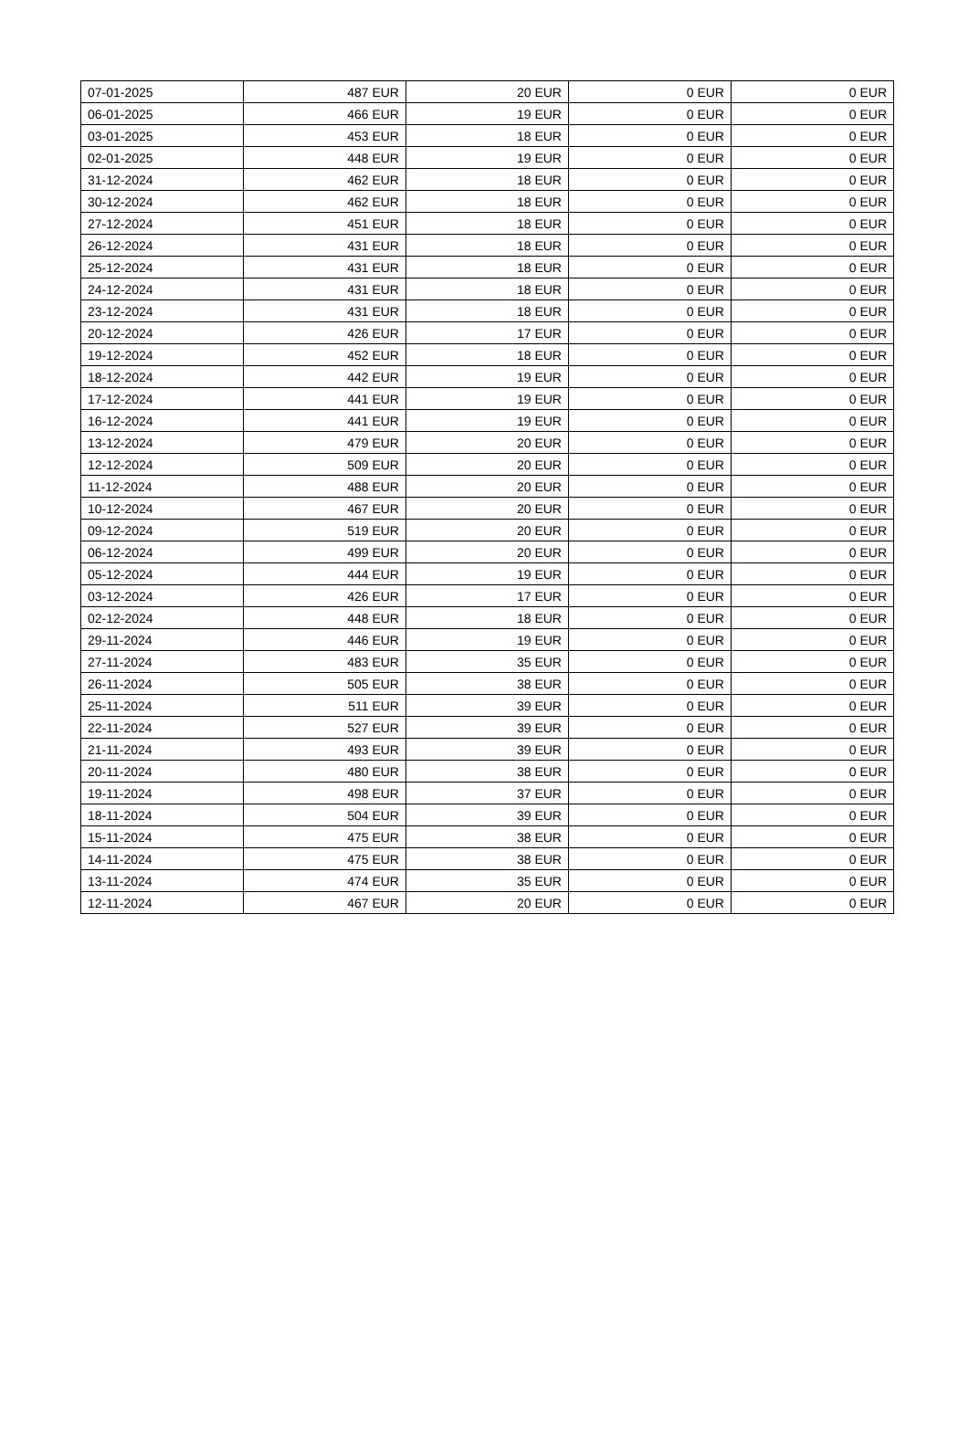| 07-01-2025 | 487 EUR | 20 EUR | 0 EUR | 0 EUR |
| 06-01-2025 | 466 EUR | 19 EUR | 0 EUR | 0 EUR |
| 03-01-2025 | 453 EUR | 18 EUR | 0 EUR | 0 EUR |
| 02-01-2025 | 448 EUR | 19 EUR | 0 EUR | 0 EUR |
| 31-12-2024 | 462 EUR | 18 EUR | 0 EUR | 0 EUR |
| 30-12-2024 | 462 EUR | 18 EUR | 0 EUR | 0 EUR |
| 27-12-2024 | 451 EUR | 18 EUR | 0 EUR | 0 EUR |
| 26-12-2024 | 431 EUR | 18 EUR | 0 EUR | 0 EUR |
| 25-12-2024 | 431 EUR | 18 EUR | 0 EUR | 0 EUR |
| 24-12-2024 | 431 EUR | 18 EUR | 0 EUR | 0 EUR |
| 23-12-2024 | 431 EUR | 18 EUR | 0 EUR | 0 EUR |
| 20-12-2024 | 426 EUR | 17 EUR | 0 EUR | 0 EUR |
| 19-12-2024 | 452 EUR | 18 EUR | 0 EUR | 0 EUR |
| 18-12-2024 | 442 EUR | 19 EUR | 0 EUR | 0 EUR |
| 17-12-2024 | 441 EUR | 19 EUR | 0 EUR | 0 EUR |
| 16-12-2024 | 441 EUR | 19 EUR | 0 EUR | 0 EUR |
| 13-12-2024 | 479 EUR | 20 EUR | 0 EUR | 0 EUR |
| 12-12-2024 | 509 EUR | 20 EUR | 0 EUR | 0 EUR |
| 11-12-2024 | 488 EUR | 20 EUR | 0 EUR | 0 EUR |
| 10-12-2024 | 467 EUR | 20 EUR | 0 EUR | 0 EUR |
| 09-12-2024 | 519 EUR | 20 EUR | 0 EUR | 0 EUR |
| 06-12-2024 | 499 EUR | 20 EUR | 0 EUR | 0 EUR |
| 05-12-2024 | 444 EUR | 19 EUR | 0 EUR | 0 EUR |
| 03-12-2024 | 426 EUR | 17 EUR | 0 EUR | 0 EUR |
| 02-12-2024 | 448 EUR | 18 EUR | 0 EUR | 0 EUR |
| 29-11-2024 | 446 EUR | 19 EUR | 0 EUR | 0 EUR |
| 27-11-2024 | 483 EUR | 35 EUR | 0 EUR | 0 EUR |
| 26-11-2024 | 505 EUR | 38 EUR | 0 EUR | 0 EUR |
| 25-11-2024 | 511 EUR | 39 EUR | 0 EUR | 0 EUR |
| 22-11-2024 | 527 EUR | 39 EUR | 0 EUR | 0 EUR |
| 21-11-2024 | 493 EUR | 39 EUR | 0 EUR | 0 EUR |
| 20-11-2024 | 480 EUR | 38 EUR | 0 EUR | 0 EUR |
| 19-11-2024 | 498 EUR | 37 EUR | 0 EUR | 0 EUR |
| 18-11-2024 | 504 EUR | 39 EUR | 0 EUR | 0 EUR |
| 15-11-2024 | 475 EUR | 38 EUR | 0 EUR | 0 EUR |
| 14-11-2024 | 475 EUR | 38 EUR | 0 EUR | 0 EUR |
| 13-11-2024 | 474 EUR | 35 EUR | 0 EUR | 0 EUR |
| 12-11-2024 | 467 EUR | 20 EUR | 0 EUR | 0 EUR |